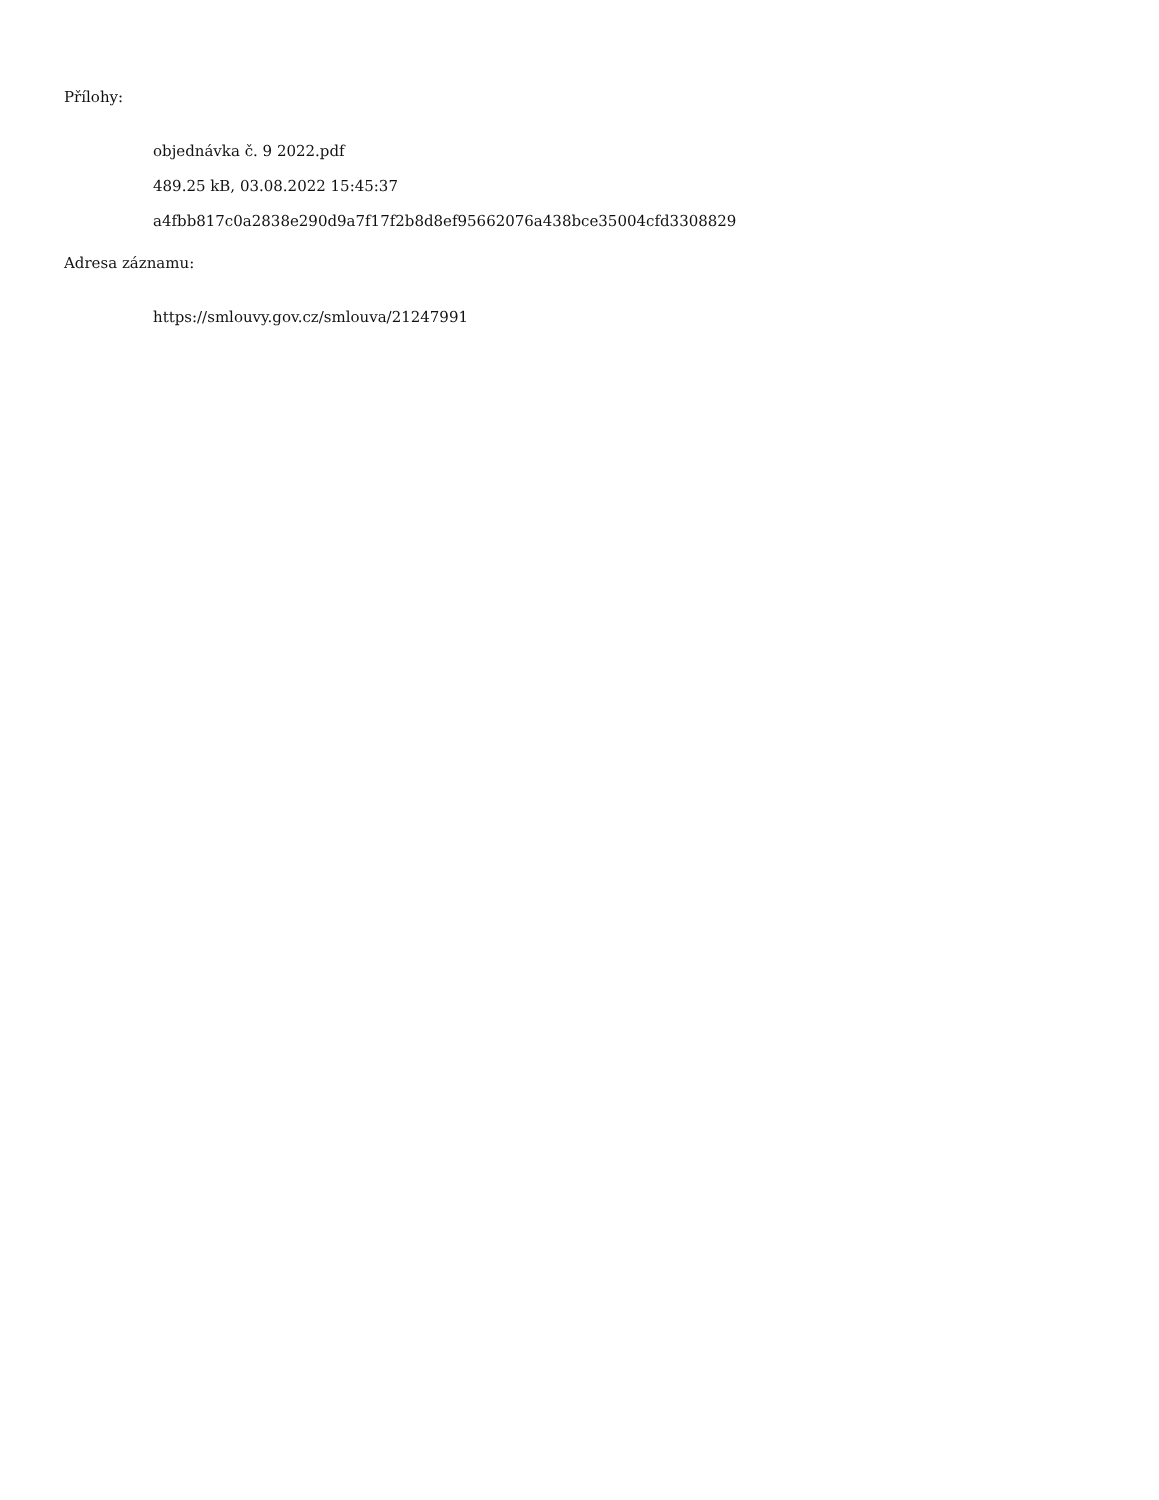Přílohy:
objednávka č. 9 2022.pdf
489.25 kB, 03.08.2022 15:45:37
a4fbb817c0a2838e290d9a7f17f2b8d8ef95662076a438bce35004cfd3308829
Adresa záznamu:
https://smlouvy.gov.cz/smlouva/21247991